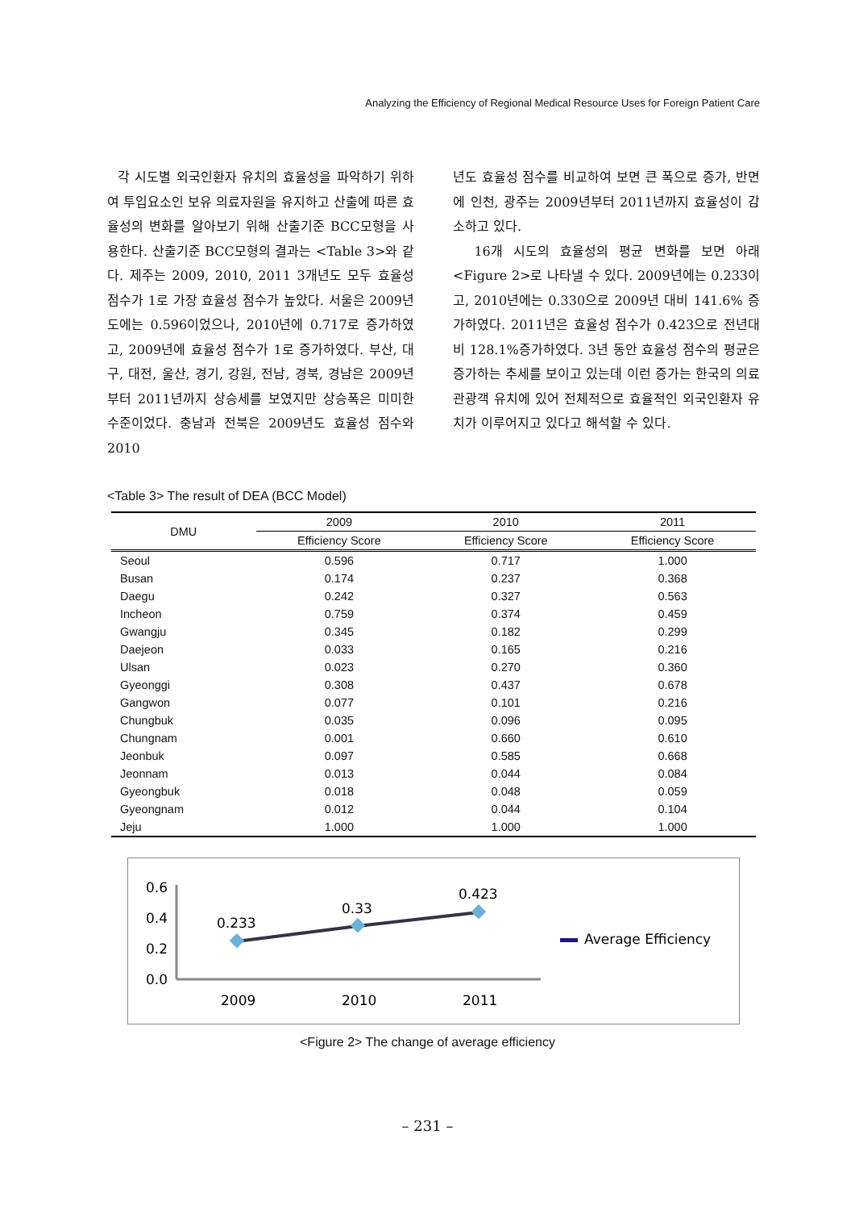Analyzing the Efficiency of Regional Medical Resource Uses for Foreign Patient Care
각 시도별 외국인환자 유치의 효율성을 파악하기 위하여 투입요소인 보유 의료자원을 유지하고 산출에 따른 효율성의 변화를 알아보기 위해 산출기준 BCC모형을 사용한다. 산출기준 BCC모형의 결과는 <Table 3>와 같다. 제주는 2009, 2010, 2011 3개년도 모두 효율성 점수가 1로 가장 효율성 점수가 높았다. 서울은 2009년도에는 0.596이었으나, 2010년에 0.717로 증가하였고, 2009년에 효율성 점수가 1로 증가하였다. 부산, 대구, 대전, 울산, 경기, 강원, 전남, 경북, 경남은 2009년부터 2011년까지 상승세를 보였지만 상승폭은 미미한 수준이었다. 충남과 전북은 2009년도 효율성 점수와 2010
년도 효율성 점수를 비교하여 보면 큰 폭으로 증가, 반면에 인천, 광주는 2009년부터 2011년까지 효율성이 감소하고 있다.
16개 시도의 효율성의 평균 변화를 보면 아래 <Figure 2>로 나타낼 수 있다. 2009년에는 0.233이고, 2010년에는 0.330으로 2009년 대비 141.6% 증가하였다. 2011년은 효율성 점수가 0.423으로 전년대비 128.1%증가하였다. 3년 동안 효율성 점수의 평균은 증가하는 추세를 보이고 있는데 이런 증가는 한국의 의료관광객 유치에 있어 전체적으로 효율적인 외국인환자 유치가 이루어지고 있다고 해석할 수 있다.
<Table 3> The result of DEA (BCC Model)
| DMU | 2009 | 2010 | 2011 |
| --- | --- | --- | --- |
| | Efficiency Score | Efficiency Score | Efficiency Score |
| Seoul | 0.596 | 0.717 | 1.000 |
| Busan | 0.174 | 0.237 | 0.368 |
| Daegu | 0.242 | 0.327 | 0.563 |
| Incheon | 0.759 | 0.374 | 0.459 |
| Gwangju | 0.345 | 0.182 | 0.299 |
| Daejeon | 0.033 | 0.165 | 0.216 |
| Ulsan | 0.023 | 0.270 | 0.360 |
| Gyeonggi | 0.308 | 0.437 | 0.678 |
| Gangwon | 0.077 | 0.101 | 0.216 |
| Chungbuk | 0.035 | 0.096 | 0.095 |
| Chungnam | 0.001 | 0.660 | 0.610 |
| Jeonbuk | 0.097 | 0.585 | 0.668 |
| Jeonnam | 0.013 | 0.044 | 0.084 |
| Gyeongbuk | 0.018 | 0.048 | 0.059 |
| Gyeongnam | 0.012 | 0.044 | 0.104 |
| Jeju | 1.000 | 1.000 | 1.000 |
0.6
0.4
0.2
0.0
0.233
0.33
0.423
2009
2010
2011
Average Efficiency
<Figure 2> The change of average efficiency
– 231 –